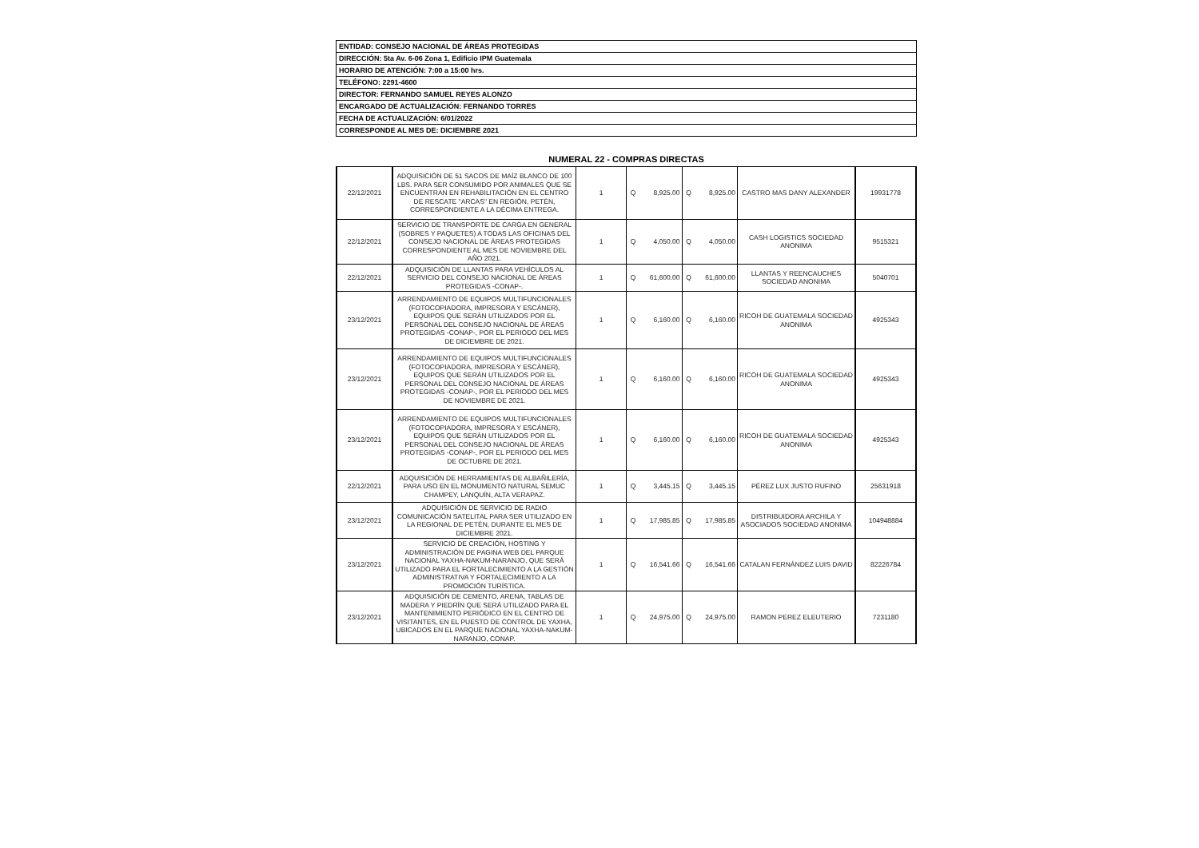| ENTIDAD: CONSEJO NACIONAL DE ÁREAS PROTEGIDAS |
| DIRECCIÓN: 5ta Av. 6-06 Zona 1, Edificio IPM Guatemala |
| HORARIO DE ATENCIÓN: 7:00 a 15:00 hrs. |
| TELÉFONO: 2291-4600 |
| DIRECTOR: FERNANDO SAMUEL REYES ALONZO |
| ENCARGADO DE ACTUALIZACIÓN: FERNANDO TORRES |
| FECHA DE ACTUALIZACIÓN: 6/01/2022 |
| CORRESPONDE AL MES DE: DICIEMBRE 2021 |
NUMERAL 22 - COMPRAS DIRECTAS
| 22/12/2021 | ADQUISICIÓN DE 51 SACOS DE MAÍZ BLANCO DE 100 LBS. PARA SER CONSUMIDO POR ANIMALES QUE SE ENCUENTRAN EN REHABILITACIÓN EN EL CENTRO DE RESCATE "ARCAS" EN REGIÓN, PETÉN, CORRESPONDIENTE A LA DÉCIMA ENTREGA. | 1 | Q | 8,925.00 | Q | 8,925.00 | CASTRO MAS DANY ALEXANDER | 19931778 |
| 22/12/2021 | SERVICIO DE TRANSPORTE DE CARGA EN GENERAL (SOBRES Y PAQUETES) A TODAS LAS OFICINAS DEL CONSEJO NACIONAL DE ÁREAS PROTEGIDAS CORRESPONDIENTE AL MES DE NOVIEMBRE DEL AÑO 2021. | 1 | Q | 4,050.00 | Q | 4,050.00 | CASH LOGISTICS SOCIEDAD ANONIMA | 9515321 |
| 22/12/2021 | ADQUISICIÓN DE LLANTAS PARA VEHÍCULOS AL SERVICIO DEL CONSEJO NACIONAL DE ÁREAS PROTEGIDAS -CONAP-. | 1 | Q | 61,600.00 | Q | 61,600.00 | LLANTAS Y REENCAUCHES SOCIEDAD ANONIMA | 5040701 |
| 23/12/2021 | ARRENDAMIENTO DE EQUIPOS MULTIFUNCIONALES (FOTOCOPIADORA, IMPRESORA Y ESCÁNER), EQUIPOS QUE SERÁN UTILIZADOS POR EL PERSONAL DEL CONSEJO NACIONAL DE ÁREAS PROTEGIDAS -CONAP-, POR EL PERIODO DEL MES DE DICIEMBRE DE 2021. | 1 | Q | 6,160.00 | Q | 6,160.00 | RICOH DE GUATEMALA SOCIEDAD ANONIMA | 4925343 |
| 23/12/2021 | ARRENDAMIENTO DE EQUIPOS MULTIFUNCIONALES (FOTOCOPIADORA, IMPRESORA Y ESCÁNER), EQUIPOS QUE SERÁN UTILIZADOS POR EL PERSONAL DEL CONSEJO NACIONAL DE ÁREAS PROTEGIDAS -CONAP-, POR EL PERIODO DEL MES DE NOVIEMBRE DE 2021. | 1 | Q | 6,160.00 | Q | 6,160.00 | RICOH DE GUATEMALA SOCIEDAD ANONIMA | 4925343 |
| 23/12/2021 | ARRENDAMIENTO DE EQUIPOS MULTIFUNCIONALES (FOTOCOPIADORA, IMPRESORA Y ESCÁNER), EQUIPOS QUE SERÁN UTILIZADOS POR EL PERSONAL DEL CONSEJO NACIONAL DE ÁREAS PROTEGIDAS -CONAP-, POR EL PERIODO DEL MES DE OCTUBRE DE 2021. | 1 | Q | 6,160.00 | Q | 6,160.00 | RICOH DE GUATEMALA SOCIEDAD ANONIMA | 4925343 |
| 22/12/2021 | ADQUISICIÓN DE HERRAMIENTAS DE ALBAÑILERÍA, PARA USO EN EL MONUMENTO NATURAL SEMUC CHAMPEY, LANQUÍN, ALTA VERAPAZ. | 1 | Q | 3,445.15 | Q | 3,445.15 | PÉREZ LUX JUSTO RUFINO | 25631918 |
| 23/12/2021 | ADQUISICIÓN DE SERVICIO DE RADIO COMUNICACIÓN SATELITAL PARA SER UTILIZADO EN LA REGIONAL DE PETÉN, DURANTE EL MES DE DICIEMBRE 2021. | 1 | Q | 17,985.85 | Q | 17,985.85 | DISTRIBUIDORA ARCHILA Y ASOCIADOS SOCIEDAD ANONIMA | 104948884 |
| 23/12/2021 | SERVICIO DE CREACIÓN, HOSTING Y ADMINISTRACIÓN DE PAGINA WEB DEL PARQUE NACIONAL YAXHA-NAKUM-NARANJO, QUE SERÁ UTILIZADO PARA EL FORTALECIMIENTO A LA GESTIÓN ADMINISTRATIVA Y FORTALECIMIENTO A LA PROMOCIÓN TURÍSTICA. | 1 | Q | 16,541.66 | Q | 16,541.66 | CATALAN FERNÁNDEZ LUIS DAVID | 82226784 |
| 23/12/2021 | ADQUISICIÓN DE CEMENTO, ARENA, TABLAS DE MADERA Y PIEDRÍN QUE SERÁ UTILIZADO PARA EL MANTENIMIENTO PERIÓDICO EN EL CENTRO DE VISITANTES, EN EL PUESTO DE CONTROL DE YAXHA, UBICADOS EN EL PARQUE NACIONAL YAXHA-NAKUM-NARANJO, CONAP. | 1 | Q | 24,975.00 | Q | 24,975.00 | RAMON PEREZ ELEUTERIO | 7231180 |